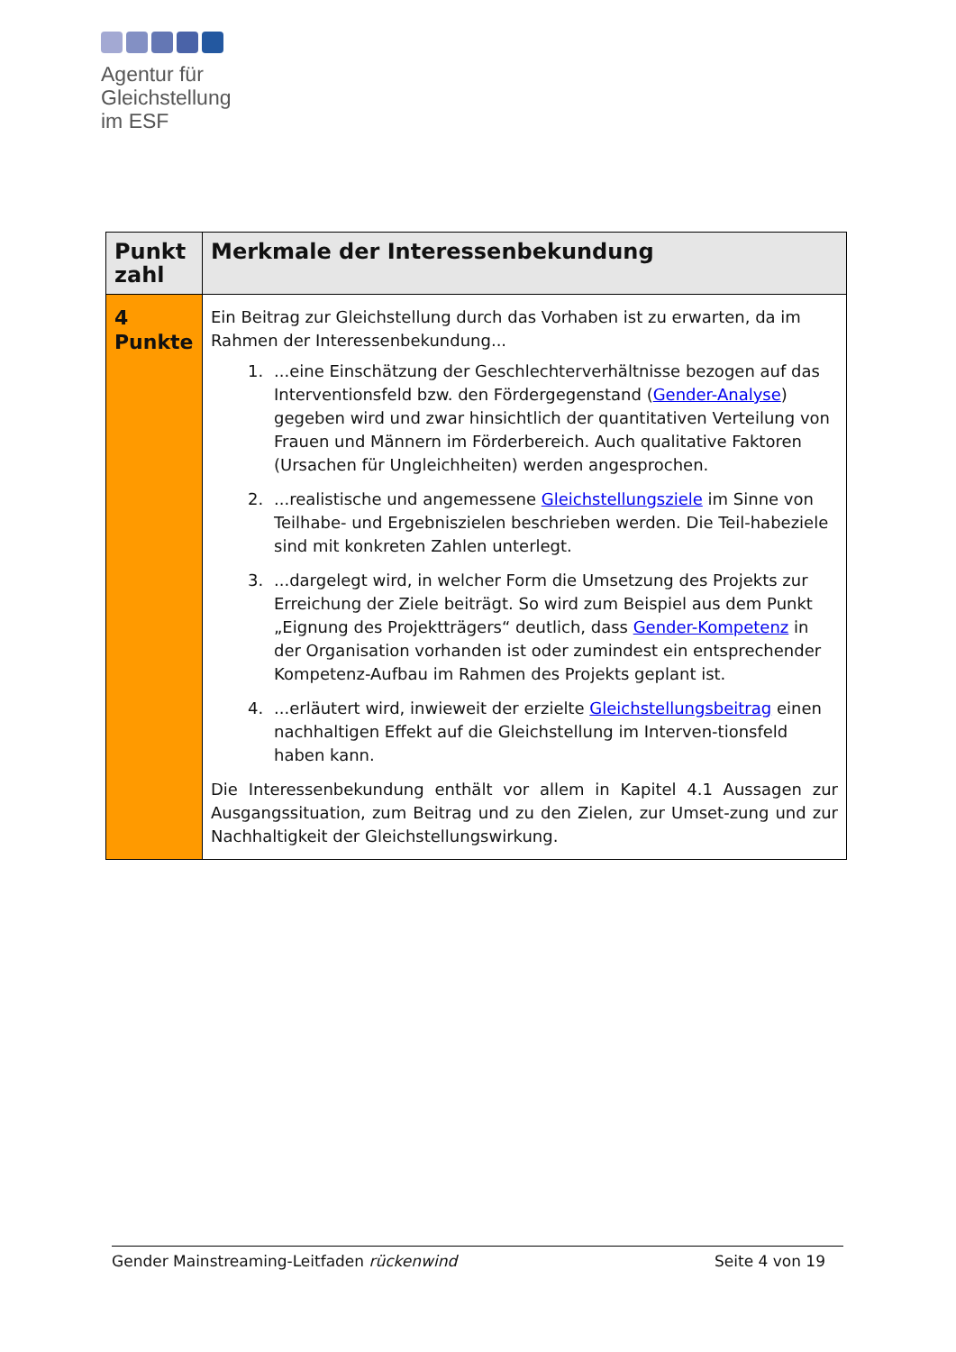Agentur für
Gleichstellung
im ESF
| Punkt zahl | Merkmale der Interessenbekundung |
| --- | --- |
| 4 Punkte | Ein Beitrag zur Gleichstellung durch das Vorhaben ist zu erwarten, da im Rahmen der Interessenbekundung... 1. ...eine Einschätzung der Geschlechterverhältnisse bezogen auf das Interventionsfeld bzw. den Fördergegenstand ( Gender-Analyse ) gegeben wird und zwar hinsichtlich der quantitativen Verteilung von Frauen und Männern im Förderbereich. Auch qualitative Faktoren (Ursachen für Ungleichheiten) werden angesprochen. 2. ...realistische und angemessene Gleichstellungsziele im Sinne von Teilhabe- und Ergebniszielen beschrieben werden. Die Teil-habeziele sind mit konkreten Zahlen unterlegt. 3. ...dargelegt wird, in welcher Form die Umsetzung des Projekts zur Erreichung der Ziele beiträgt. So wird zum Beispiel aus dem Punkt „Eignung des Projektträgers“ deutlich, dass Gender-Kompetenz in der Organisation vorhanden ist oder zumindest ein entsprechender Kompetenz-Aufbau im Rahmen des Projekts geplant ist. 4. ...erläutert wird, inwieweit der erzielte Gleichstellungsbeitrag einen nachhaltigen Effekt auf die Gleichstellung im Interven-tionsfeld haben kann. Die Interessenbekundung enthält vor allem in Kapitel 4.1 Aussagen zur Ausgangssituation, zum Beitrag und zu den Zielen, zur Umset-zung und zur Nachhaltigkeit der Gleichstellungswirkung. |
Gender Mainstreaming-Leitfaden rückenwind Seite 4 von 19